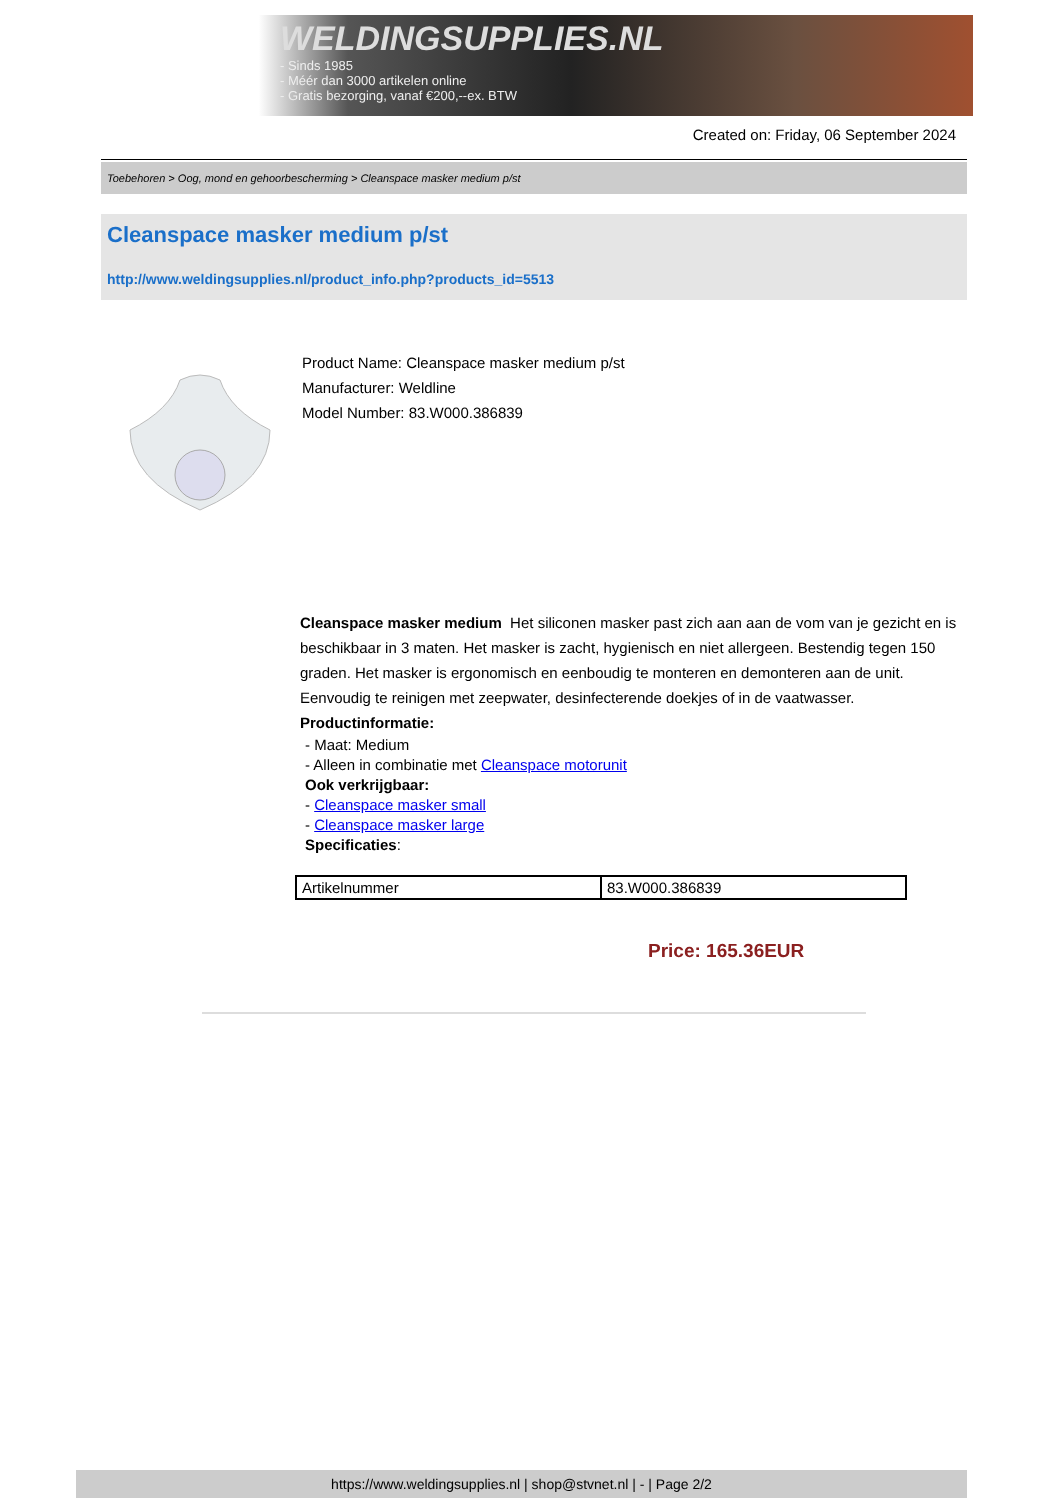WELDINGSUPPLIES.NL
- Sinds 1985
- Méér dan 3000 artikelen online
- Gratis bezorging, vanaf €200,--ex. BTW
Created on: Friday, 06 September 2024
Toebehoren > Oog, mond en gehoorbescherming > Cleanspace masker medium p/st
Cleanspace masker medium p/st
http://www.weldingsupplies.nl/product_info.php?products_id=5513
Product Name: Cleanspace masker medium p/st
Manufacturer: Weldline
Model Number: 83.W000.386839
Cleanspace masker medium Het siliconen masker past zich aan aan de vom van je gezicht en is beschikbaar in 3 maten. Het masker is zacht, hygienisch en niet allergeen. Bestendig tegen 150 graden. Het masker is ergonomisch en eenboudig te monteren en demonteren aan de unit. Eenvoudig te reinigen met zeepwater, desinfecterende doekjes of in de vaatwasser. Productinformatie:
- Maat: Medium
- Alleen in combinatie met Cleanspace motorunit
Ook verkrijgbaar:
- Cleanspace masker small
- Cleanspace masker large
Specificaties:
| Artikelnummer | 83.W000.386839 |
Price: 165.36EUR
https://www.weldingsupplies.nl | shop@stvnet.nl | - | Page 2/2